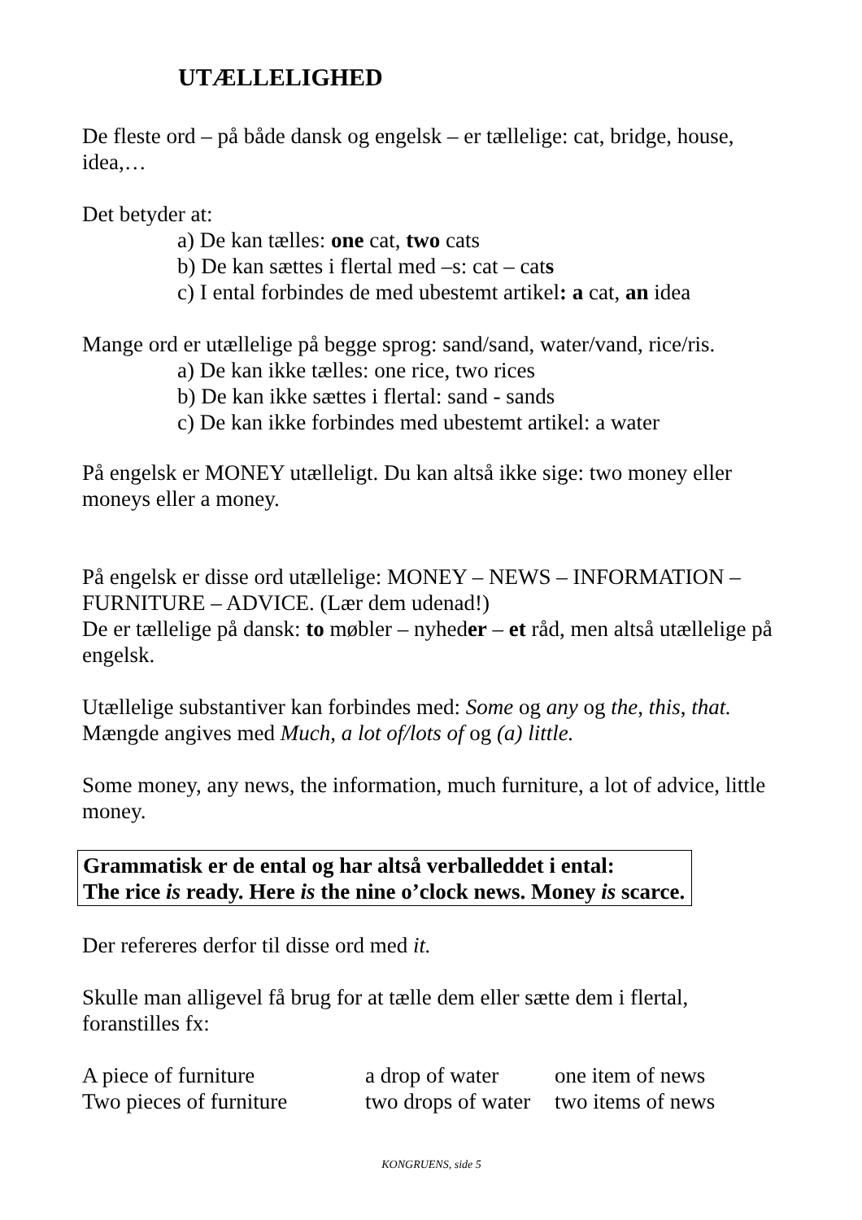UTÆLLELIGHED
De fleste ord – på både dansk og engelsk – er tællelige: cat, bridge, house, idea,…
Det betyder at:
a) De kan tælles: one cat, two cats
b) De kan sættes i flertal med –s: cat – cats
c) I ental forbindes de med ubestemt artikel: a cat, an idea
Mange ord er utællelige på begge sprog: sand/sand, water/vand, rice/ris.
a) De kan ikke tælles: one rice, two rices
b) De kan ikke sættes i flertal: sand - sands
c) De kan ikke forbindes med ubestemt artikel: a water
På engelsk er MONEY utælleligt. Du kan altså ikke sige: two money eller moneys eller a money.
På engelsk er disse ord utællelige: MONEY – NEWS – INFORMATION – FURNITURE – ADVICE. (Lær dem udenad!)
De er tællelige på dansk: to møbler – nyheder – et råd, men altså utællelige på engelsk.
Utællelige substantiver kan forbindes med: Some og any og the, this, that.
Mængde angives med Much, a lot of/lots of og (a) little.
Some money, any news, the information, much furniture, a lot of advice, little money.
Grammatisk er de ental og har altså verballeddet i ental:
The rice is ready. Here is the nine o’clock news. Money is scarce.
Der refereres derfor til disse ord med it.
Skulle man alligevel få brug for at tælle dem eller sætte dem i flertal, foranstilles fx:
| A piece of furniture | a drop of water | one item of news |
| Two pieces of furniture | two drops of water | two items of news |
KONGRUENS, side 5